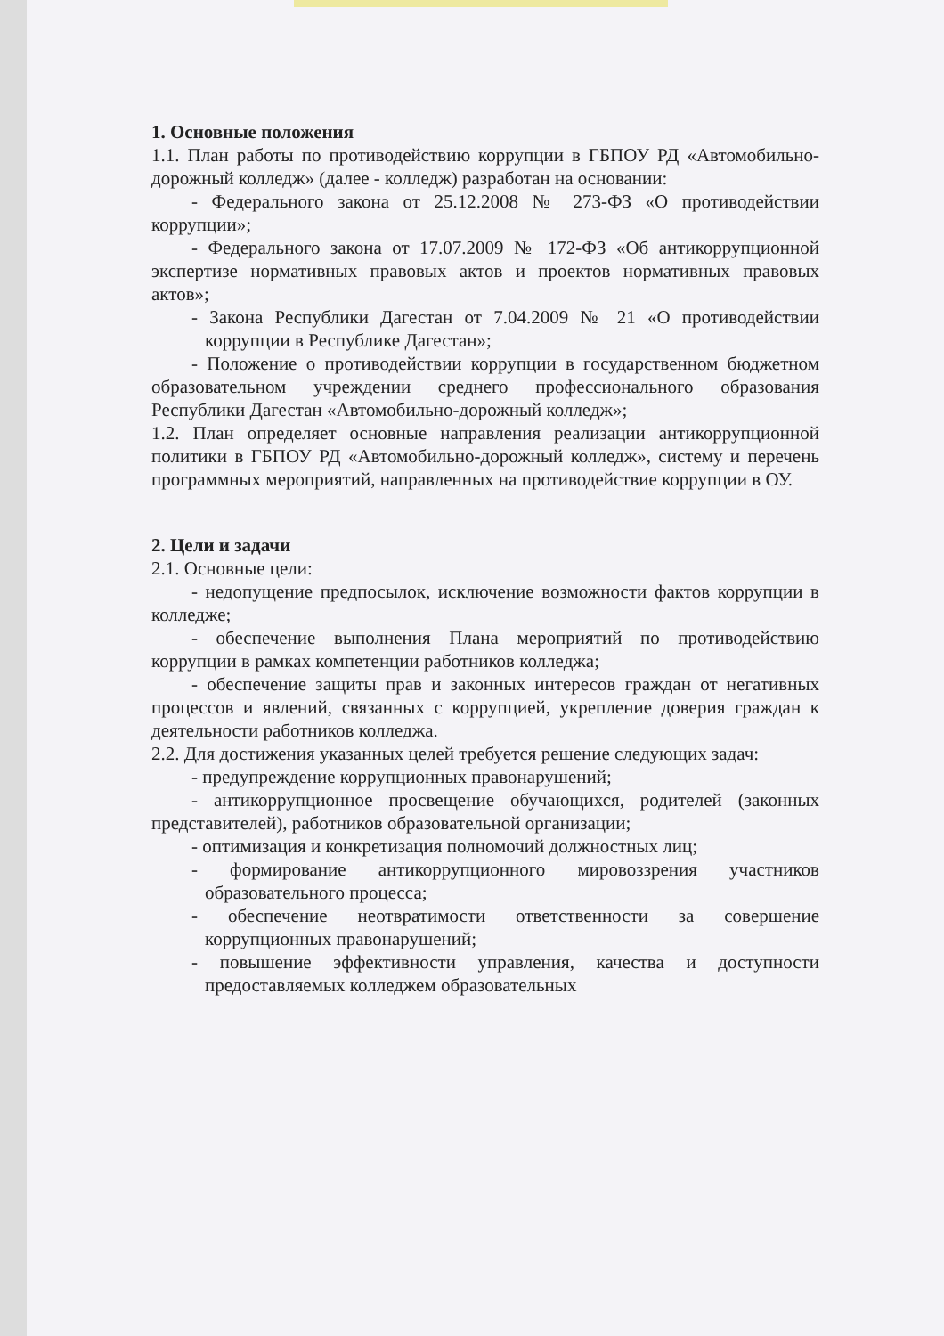1. Основные положения
1.1. План работы по противодействию коррупции в ГБПОУ РД «Автомобильно-дорожный колледж» (далее - колледж) разработан на основании:
- Федерального закона от 25.12.2008 № 273-ФЗ «О противодействии коррупции»;
- Федерального закона от 17.07.2009 № 172-ФЗ «Об антикоррупционной экспертизе нормативных правовых актов и проектов нормативных правовых актов»;
- Закона Республики Дагестан от 7.04.2009 № 21 «О противодействии коррупции в Республике Дагестан»;
- Положение о противодействии коррупции в государственном бюджетном образовательном учреждении среднего профессионального образования Республики Дагестан «Автомобильно-дорожный колледж»;
1.2. План определяет основные направления реализации антикоррупционной политики в ГБПОУ РД «Автомобильно-дорожный колледж», систему и перечень программных мероприятий, направленных на противодействие коррупции в ОУ.
2. Цели и задачи
2.1. Основные цели:
- недопущение предпосылок, исключение возможности фактов коррупции в колледже;
- обеспечение выполнения Плана мероприятий по противодействию коррупции в рамках компетенции работников колледжа;
- обеспечение защиты прав и законных интересов граждан от негативных процессов и явлений, связанных с коррупцией, укрепление доверия граждан к деятельности работников колледжа.
2.2. Для достижения указанных целей требуется решение следующих задач:
- предупреждение коррупционных правонарушений;
- антикоррупционное просвещение обучающихся, родителей (законных представителей), работников образовательной организации;
- оптимизация и конкретизация полномочий должностных лиц;
- формирование антикоррупционного мировоззрения участников образовательного процесса;
- обеспечение неотвратимости ответственности за совершение коррупционных правонарушений;
- повышение эффективности управления, качества и доступности предоставляемых колледжем образовательных